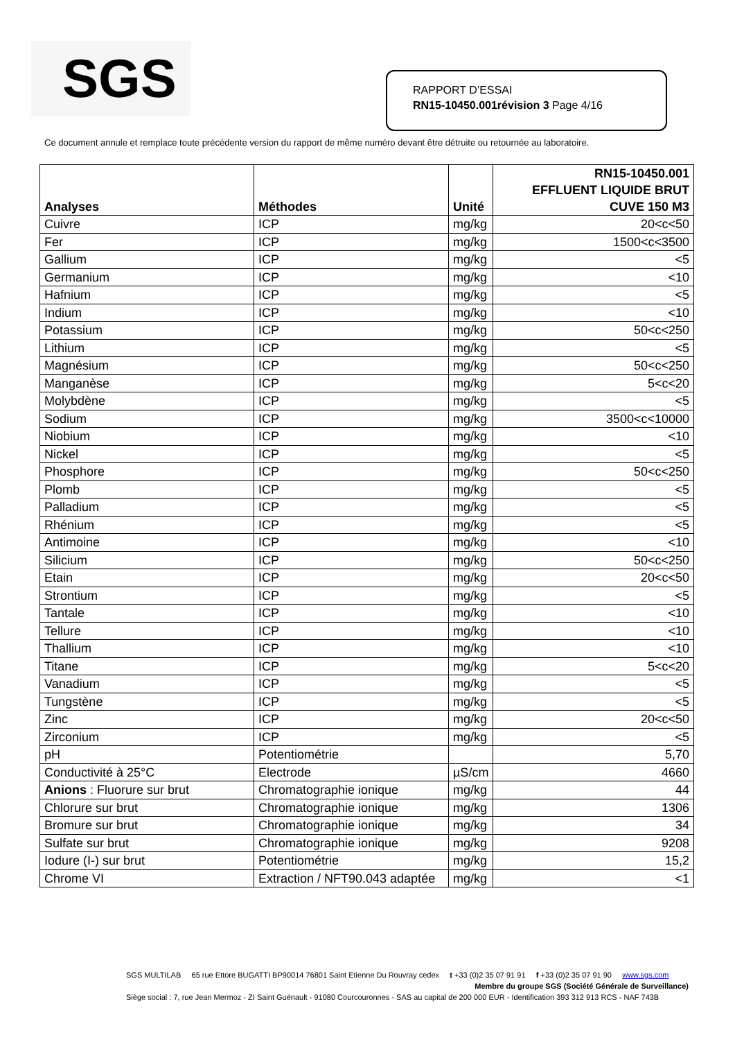SGS
RAPPORT D’ESSAI
RN15-10450.001révision 3 Page 4/16
Ce document annule et remplace toute précédente version du rapport de même numéro devant être détruite ou retournée au laboratoire.
| Analyses | Méthodes | Unité | RN15-10450.001 EFFLUENT LIQUIDE BRUT CUVE 150 M3 |
| --- | --- | --- | --- |
| Cuivre | ICP | mg/kg | 20<c<50 |
| Fer | ICP | mg/kg | 1500<c<3500 |
| Gallium | ICP | mg/kg | <5 |
| Germanium | ICP | mg/kg | <10 |
| Hafnium | ICP | mg/kg | <5 |
| Indium | ICP | mg/kg | <10 |
| Potassium | ICP | mg/kg | 50<c<250 |
| Lithium | ICP | mg/kg | <5 |
| Magnésium | ICP | mg/kg | 50<c<250 |
| Manganèse | ICP | mg/kg | 5<c<20 |
| Molybdène | ICP | mg/kg | <5 |
| Sodium | ICP | mg/kg | 3500<c<10000 |
| Niobium | ICP | mg/kg | <10 |
| Nickel | ICP | mg/kg | <5 |
| Phosphore | ICP | mg/kg | 50<c<250 |
| Plomb | ICP | mg/kg | <5 |
| Palladium | ICP | mg/kg | <5 |
| Rhénium | ICP | mg/kg | <5 |
| Antimoine | ICP | mg/kg | <10 |
| Silicium | ICP | mg/kg | 50<c<250 |
| Etain | ICP | mg/kg | 20<c<50 |
| Strontium | ICP | mg/kg | <5 |
| Tantale | ICP | mg/kg | <10 |
| Tellure | ICP | mg/kg | <10 |
| Thallium | ICP | mg/kg | <10 |
| Titane | ICP | mg/kg | 5<c<20 |
| Vanadium | ICP | mg/kg | <5 |
| Tungstène | ICP | mg/kg | <5 |
| Zinc | ICP | mg/kg | 20<c<50 |
| Zirconium | ICP | mg/kg | <5 |
| pH | Potentiométrie | | 5,70 |
| Conductivité à 25°C | Electrode | µS/cm | 4660 |
| Anions : Fluorure sur brut | Chromatographie ionique | mg/kg | 44 |
| Chlorure sur brut | Chromatographie ionique | mg/kg | 1306 |
| Bromure sur brut | Chromatographie ionique | mg/kg | 34 |
| Sulfate sur brut | Chromatographie ionique | mg/kg | 9208 |
| Iodure (I-) sur brut | Potentiométrie | mg/kg | 15,2 |
| Chrome VI | Extraction / NFT90.043 adaptée | mg/kg | <1 |
SGS MULTILAB 65 rue Ettore BUGATTI BP90014 76801 Saint Etienne Du Rouvray cedex t +33 (0)2 35 07 91 91 f +33 (0)2 35 07 91 90 www.sgs.com
Membre du groupe SGS (Société Générale de Surveillance)
Siège social : 7, rue Jean Mermoz - ZI Saint Guénault - 91080 Courcouronnes - SAS au capital de 200 000 EUR - Identification 393 312 913 RCS - NAF 743B